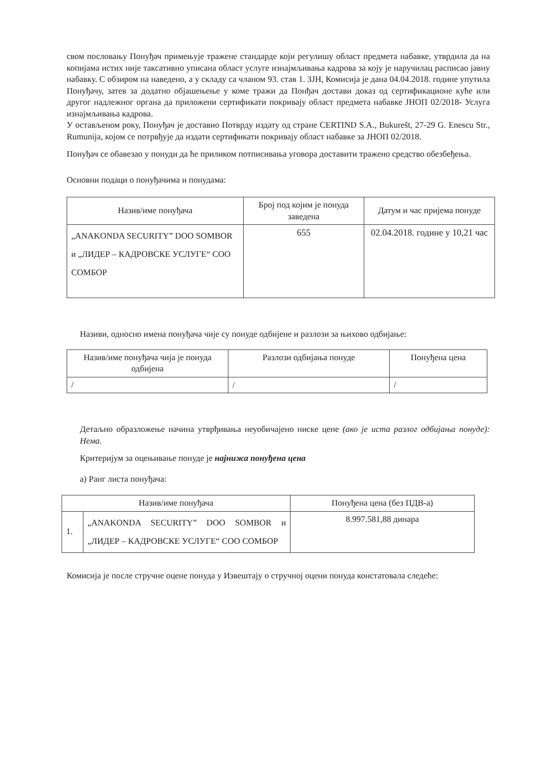свом пословању Понуђач примењује тражене стандарде који регулишу област предмета набавке, утврдила да на копијама истих није таксативно уписана област услуге изнајмљивања кадрова за коју је наручилац расписао јавну набавку. С обзиром на наведено, а у складу са чланом 93. став 1. ЗЈН, Комисија је дана 04.04.2018. године упутила Понуђачу, затев за додатно објашењење у коме тражи да Понђач достави доказ од сертификационе куће или другог надлежног органа да приложени сертификати покривају област предмета набавке ЈНОП 02/2018- Услуга изнајмљивања кадрова.
У остављеном року, Понуђач је доставио Потврду издату од стране CERTIND S.A., Bukurešt, 27-29 G. Enescu Str., Rumunija, којом се потрвђује да издати сертификати покривају област набавке за ЈНОП 02/2018.
Понуђач се обавезао у понуди да ће приликом потписивања уговора доставити тражено средство обезбеђења.
Основни подаци о понуђачима и понудама:
| Назив/име понуђача | Број под којим је понуда заведена | Датум и час пријема понуде |
| --- | --- | --- |
| „ANAKONDA SECURITY” DOO SOMBOR и „ЛИДЕР – КАДРОВСКЕ УСЛУГЕ“ СОО СОМБОР | 655 | 02.04.2018. године у 10,21 час |
Називи, односно имена понуђача чије су понуде одбијене и разлози за њихово одбијање:
| Назив/име понуђача чија је понуда одбијена | Разлози одбијања понуде | Понуђена цена |
| --- | --- | --- |
| / | / | / |
Детаљно образложење начина утврђивања неуобичајено ниске цене (ако је иста разлог одбијања понуде): Нема.
Критеријум за оцењивање понуде је најнижа понуђена цена
а) Ранг листа понуђача:
| Назив/име понуђача | | Понуђена цена (без ПДВ-а) |
| --- | --- | --- |
| 1. | „ANAKONDA SECURITY” DOO SOMBOR и „ЛИДЕР – КАДРОВСКЕ УСЛУГЕ“ СОО СОМБОР | 8.997.581,88 динара |
Комисија је после стручне оцене понуда у Извештају о стручној оцени понуда констатовала следеће: